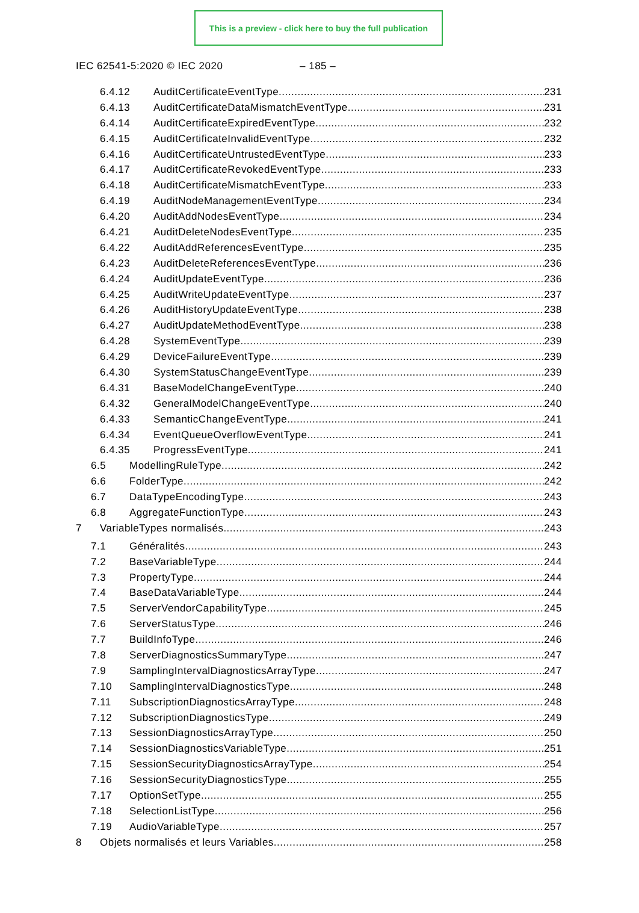This is a preview - click here to buy the full publication
IEC 62541-5:2020 © IEC 2020 – 185 –
6.4.12 AuditCertificateEventType 231
6.4.13 AuditCertificateDataMismatchEventType 231
6.4.14 AuditCertificateExpiredEventType 232
6.4.15 AuditCertificateInvalidEventType 232
6.4.16 AuditCertificateUntrustedEventType 233
6.4.17 AuditCertificateRevokedEventType 233
6.4.18 AuditCertificateMismatchEventType 233
6.4.19 AuditNodeManagementEventType 234
6.4.20 AuditAddNodesEventType 234
6.4.21 AuditDeleteNodesEventType 235
6.4.22 AuditAddReferencesEventType 235
6.4.23 AuditDeleteReferencesEventType 236
6.4.24 AuditUpdateEventType 236
6.4.25 AuditWriteUpdateEventType 237
6.4.26 AuditHistoryUpdateEventType 238
6.4.27 AuditUpdateMethodEventType 238
6.4.28 SystemEventType 239
6.4.29 DeviceFailureEventType 239
6.4.30 SystemStatusChangeEventType 239
6.4.31 BaseModelChangeEventType 240
6.4.32 GeneralModelChangeEventType 240
6.4.33 SemanticChangeEventType 241
6.4.34 EventQueueOverflowEventType 241
6.4.35 ProgressEventType 241
6.5 ModellingRuleType 242
6.6 FolderType 242
6.7 DataTypeEncodingType 243
6.8 AggregateFunctionType 243
7 VariableTypes normalisés 243
7.1 Généralités 243
7.2 BaseVariableType 244
7.3 PropertyType 244
7.4 BaseDataVariableType 244
7.5 ServerVendorCapabilityType 245
7.6 ServerStatusType 246
7.7 BuildInfoType 246
7.8 ServerDiagnosticsSummaryType 247
7.9 SamplingIntervalDiagnosticsArrayType 247
7.10 SamplingIntervalDiagnosticsType 248
7.11 SubscriptionDiagnosticsArrayType 248
7.12 SubscriptionDiagnosticsType 249
7.13 SessionDiagnosticsArrayType 250
7.14 SessionDiagnosticsVariableType 251
7.15 SessionSecurityDiagnosticsArrayType 254
7.16 SessionSecurityDiagnosticsType 255
7.17 OptionSetType 255
7.18 SelectionListType 256
7.19 AudioVariableType 257
8 Objets normalisés et leurs Variables 258